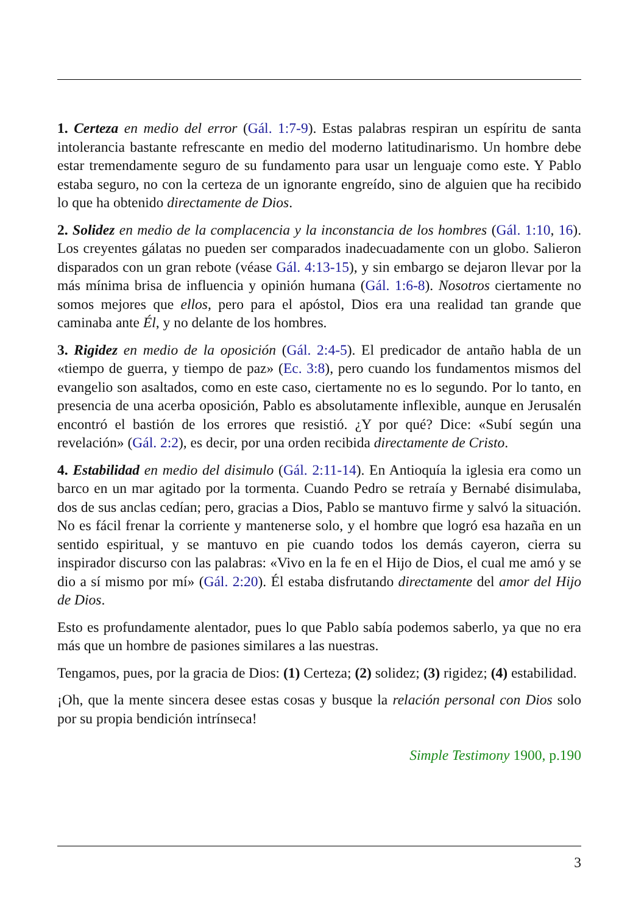1. Certeza en medio del error (Gál. 1:7-9). Estas palabras respiran un espíritu de santa intolerancia bastante refrescante en medio del moderno latitudinarismo. Un hombre debe estar tremendamente seguro de su fundamento para usar un lenguaje como este. Y Pablo estaba seguro, no con la certeza de un ignorante engreído, sino de alguien que ha recibido lo que ha obtenido directamente de Dios.
2. Solidez en medio de la complacencia y la inconstancia de los hombres (Gál. 1:10, 16). Los creyentes gálatas no pueden ser comparados inadecuadamente con un globo. Salieron disparados con un gran rebote (véase Gál. 4:13-15), y sin embargo se dejaron llevar por la más mínima brisa de influencia y opinión humana (Gál. 1:6-8). Nosotros ciertamente no somos mejores que ellos, pero para el apóstol, Dios era una realidad tan grande que caminaba ante Él, y no delante de los hombres.
3. Rigidez en medio de la oposición (Gál. 2:4-5). El predicador de antaño habla de un «tiempo de guerra, y tiempo de paz» (Ec. 3:8), pero cuando los fundamentos mismos del evangelio son asaltados, como en este caso, ciertamente no es lo segundo. Por lo tanto, en presencia de una acerba oposición, Pablo es absolutamente inflexible, aunque en Jerusalén encontró el bastión de los errores que resistió. ¿Y por qué? Dice: «Subí según una revelación» (Gál. 2:2), es decir, por una orden recibida directamente de Cristo.
4. Estabilidad en medio del disimulo (Gál. 2:11-14). En Antioquía la iglesia era como un barco en un mar agitado por la tormenta. Cuando Pedro se retraía y Bernabé disimulaba, dos de sus anclas cedían; pero, gracias a Dios, Pablo se mantuvo firme y salvó la situación. No es fácil frenar la corriente y mantenerse solo, y el hombre que logró esa hazaña en un sentido espiritual, y se mantuvo en pie cuando todos los demás cayeron, cierra su inspirador discurso con las palabras: «Vivo en la fe en el Hijo de Dios, el cual me amó y se dio a sí mismo por mí» (Gál. 2:20). Él estaba disfrutando directamente del amor del Hijo de Dios.
Esto es profundamente alentador, pues lo que Pablo sabía podemos saberlo, ya que no era más que un hombre de pasiones similares a las nuestras.
Tengamos, pues, por la gracia de Dios: (1) Certeza; (2) solidez; (3) rigidez; (4) estabilidad.
¡Oh, que la mente sincera desee estas cosas y busque la relación personal con Dios solo por su propia bendición intrínseca!
Simple Testimony 1900, p.190
3